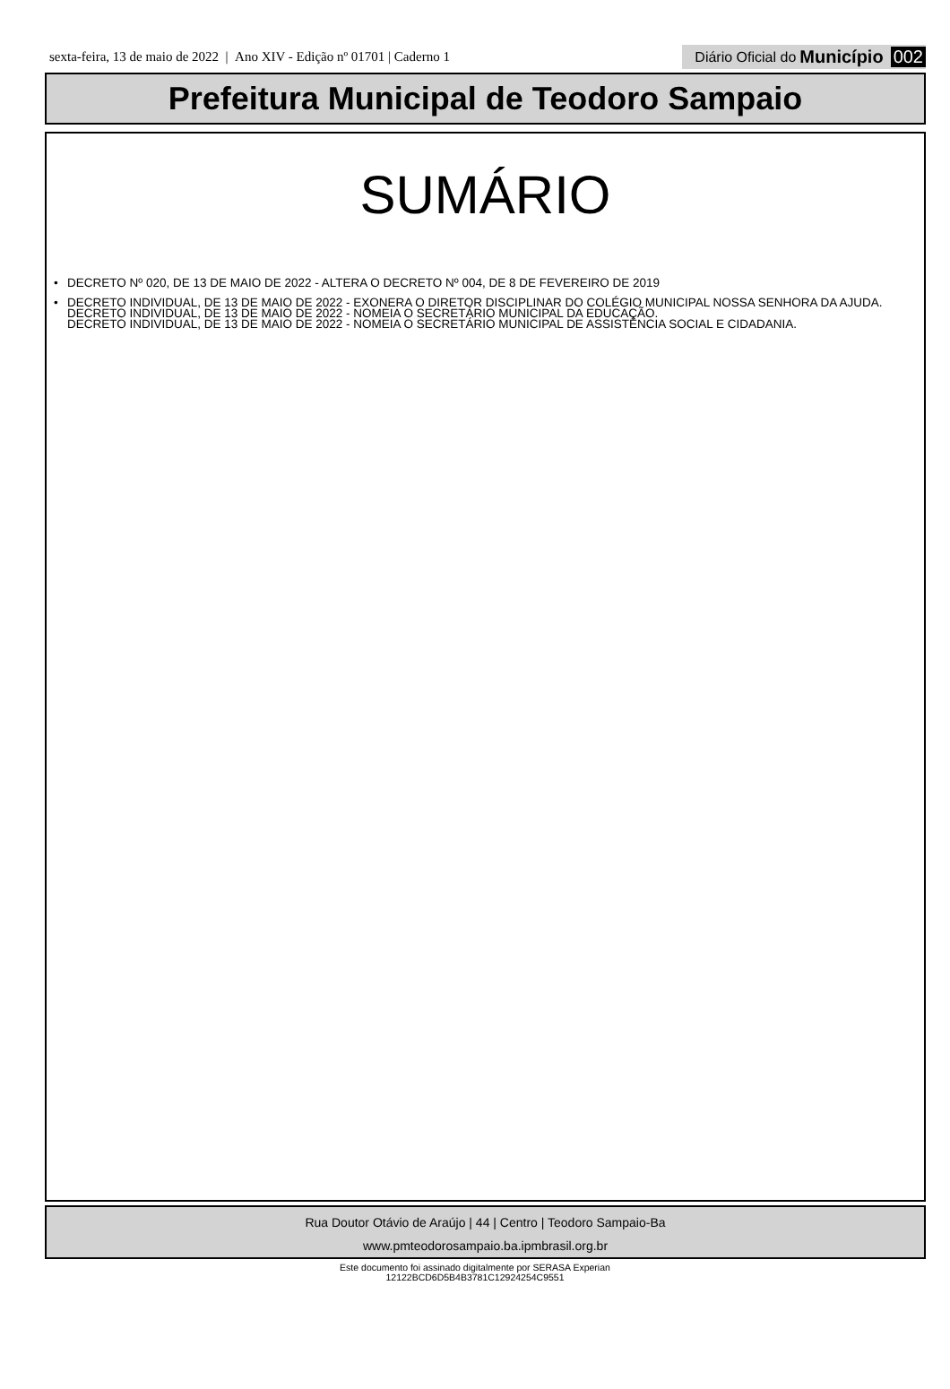sexta-feira, 13 de maio de 2022 | Ano XIV - Edição nº 01701 | Caderno 1
Diário Oficial do Município 002
Prefeitura Municipal de Teodoro Sampaio
SUMÁRIO
• DECRETO Nº 020, DE 13 DE MAIO DE 2022 - ALTERA O DECRETO Nº 004, DE 8 DE FEVEREIRO DE 2019
• DECRETO INDIVIDUAL, DE 13 DE MAIO DE 2022 - EXONERA O DIRETOR DISCIPLINAR DO COLÉGIO MUNICIPAL NOSSA SENHORA DA AJUDA.
DECRETO INDIVIDUAL, DE 13 DE MAIO DE 2022 - NOMEIA O SECRETÁRIO MUNICIPAL DA EDUCAÇÃO.
DECRETO INDIVIDUAL, DE 13 DE MAIO DE 2022 - NOMEIA O SECRETÁRIO MUNICIPAL DE ASSISTÊNCIA SOCIAL E CIDADANIA.
Rua Doutor Otávio de Araújo | 44 | Centro | Teodoro Sampaio-Ba
www.pmteodorosampaio.ba.ipmbrasil.org.br
Este documento foi assinado digitalmente por SERASA Experian
12122BCD6D5B4B3781C12924254C9551